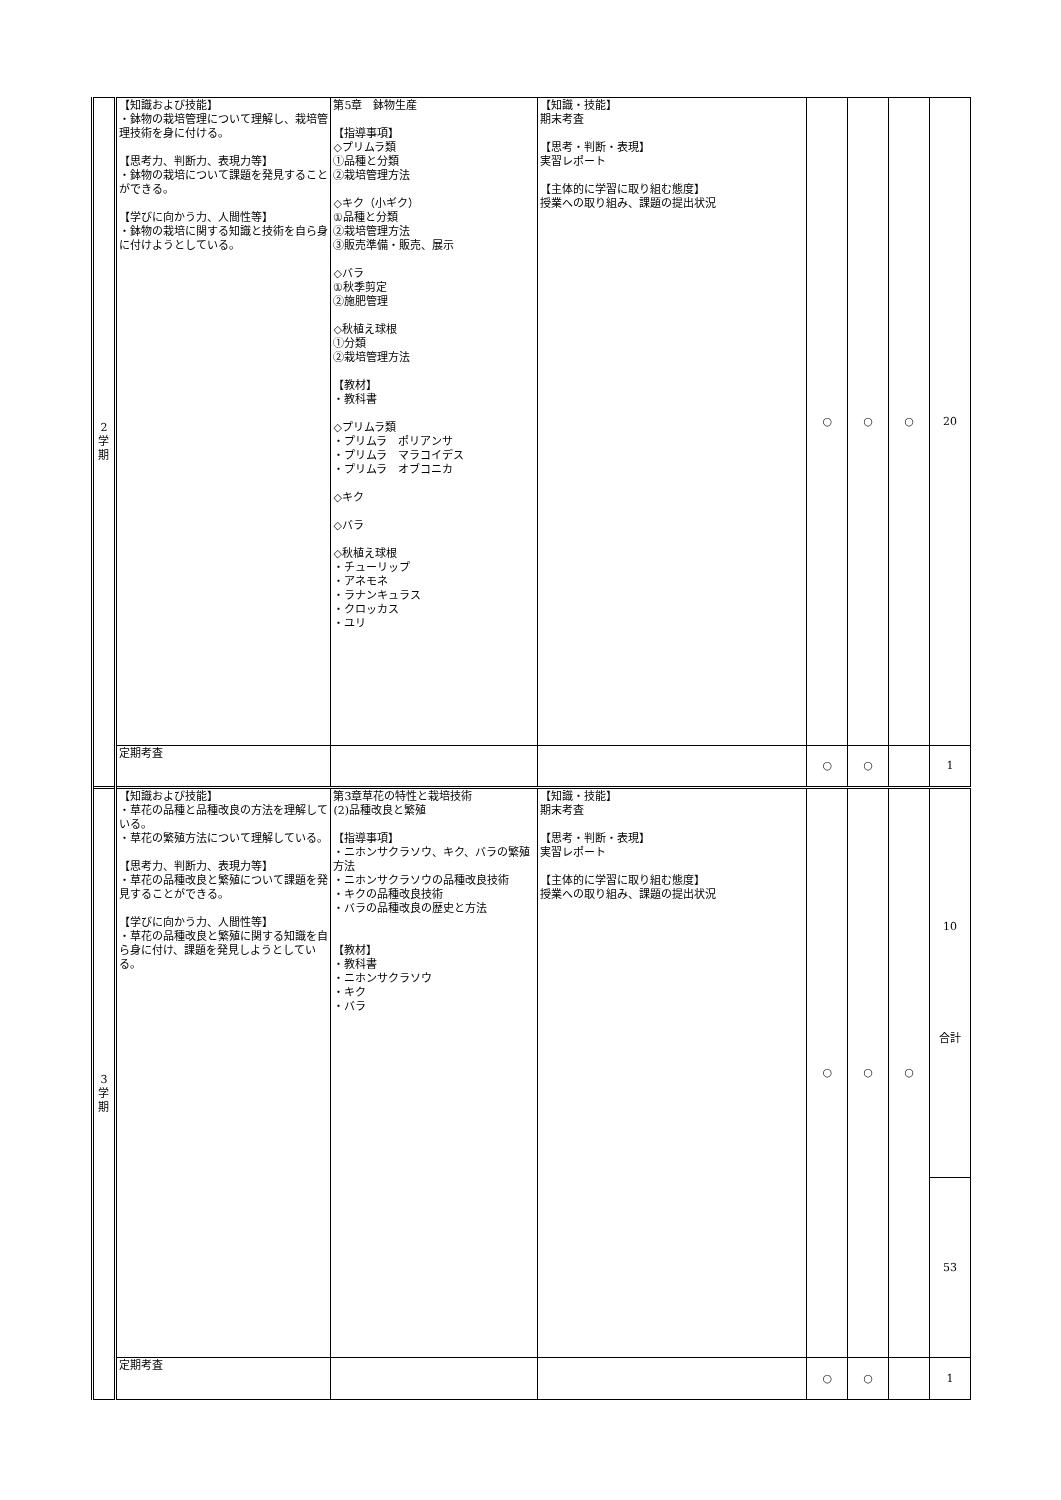| 2 学 期 | 【知識および技能】 ・鉢物の栽培管理について理解し、栽培管理技術を身に付ける。 【思考力、判断力、表現力等】 ・鉢物の栽培について課題を発見することができる。 【学びに向かう力、人間性等】 ・鉢物の栽培に関する知識と技術を自ら身に付けようとしている。 | 第5章 鉢物生産 【指導事項】 ◇プリムラ類 ①品種と分類 ②栽培管理方法 ◇キク（小ギク） ①品種と分類 ②栽培管理方法 ③販売準備・販売、展示 ◇バラ ①秋季剪定 ②施肥管理 ◇秋植え球根 ①分類 ②栽培管理方法 【教材】 ・教科書 ◇プリムラ類 ・プリムラ ポリアンサ ・プリムラ マラコイデス ・プリムラ オブコニカ ◇キク ◇バラ ◇秋植え球根 ・チューリップ ・アネモネ ・ラナンキュラス ・クロッカス ・ユリ | 【知識・技能】 期末考査 【思考・判断・表現】 実習レポート 【主体的に学習に取り組む態度】 授業への取り組み、課題の提出状況 | ○ | ○ | ○ | 20 |
| | 定期考査 | | | ○ | ○ | | 1 |
| 3 学 期 | 【知識および技能】 ・草花の品種と品種改良の方法を理解している。 ・草花の繁殖方法について理解している。 【思考力、判断力、表現力等】 ・草花の品種改良と繁殖について課題を発見することができる。 【学びに向かう力、人間性等】 ・草花の品種改良と繁殖に関する知識を自ら身に付け、課題を発見しようとしている。 | 第3章草花の特性と栽培技術 (2)品種改良と繁殖 【指導事項】 ・ニホンサクラソウ、キク、バラの繁殖方法 ・ニホンサクラソウの品種改良技術 ・キクの品種改良技術 ・バラの品種改良の歴史と方法 【教材】 ・教科書 ・ニホンサクラソウ ・キク ・バラ | 【知識・技能】 期末考査 【思考・判断・表現】 実習レポート 【主体的に学習に取り組む態度】 授業への取り組み、課題の提出状況 | ○ | ○ | ○ | 10 合計 |
| | | | | | | | 53 |
| | 定期考査 | | | ○ | ○ | | 1 |